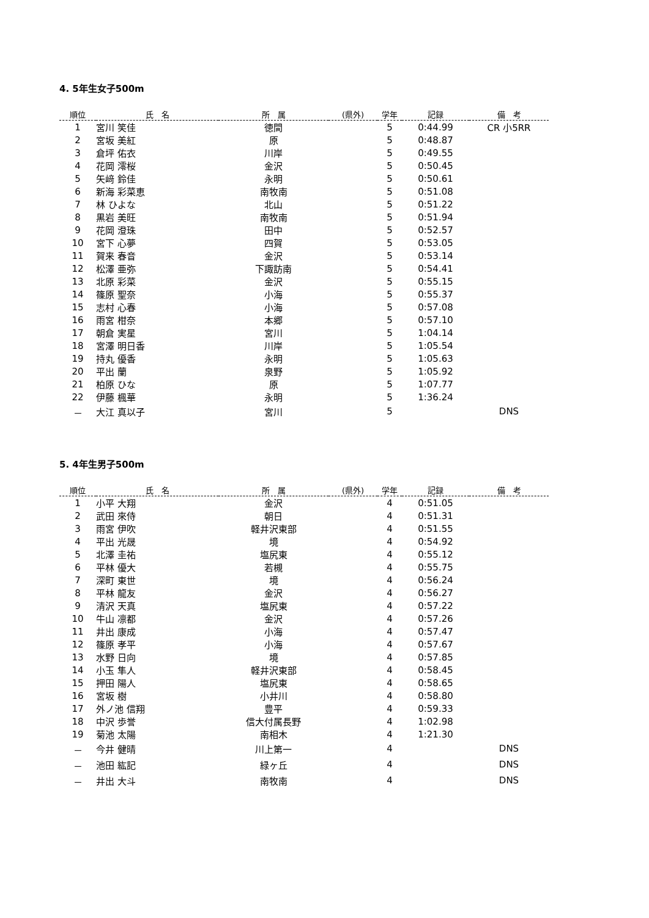4. 5年生女子500m
| 順位 | 氏 名 | 所 属 | (県外) | 学年 | 記録 | 備 考 |
| --- | --- | --- | --- | --- | --- | --- |
| 1 | 宮川 笑佳 | 徳間 | | 5 | 0:44.99 | CR 小5RR |
| 2 | 宮坂 美紅 | 原 | | 5 | 0:48.87 | |
| 3 | 倉坪 佑衣 | 川岸 | | 5 | 0:49.55 | |
| 4 | 花岡 澪桜 | 金沢 | | 5 | 0:50.45 | |
| 5 | 矢﨑 鈴佳 | 永明 | | 5 | 0:50.61 | |
| 6 | 新海 彩菜恵 | 南牧南 | | 5 | 0:51.08 | |
| 7 | 林 ひよな | 北山 | | 5 | 0:51.22 | |
| 8 | 黒岩 美旺 | 南牧南 | | 5 | 0:51.94 | |
| 9 | 花岡 澄珠 | 田中 | | 5 | 0:52.57 | |
| 10 | 宮下 心夢 | 四賀 | | 5 | 0:53.05 | |
| 11 | 賀来 春音 | 金沢 | | 5 | 0:53.14 | |
| 12 | 松澤 亜弥 | 下諏訪南 | | 5 | 0:54.41 | |
| 13 | 北原 彩菜 | 金沢 | | 5 | 0:55.15 | |
| 14 | 篠原 聖奈 | 小海 | | 5 | 0:55.37 | |
| 15 | 志村 心春 | 小海 | | 5 | 0:57.08 | |
| 16 | 雨宮 柑奈 | 本郷 | | 5 | 0:57.10 | |
| 17 | 朝倉 実星 | 宮川 | | 5 | 1:04.14 | |
| 18 | 宮澤 明日香 | 川岸 | | 5 | 1:05.54 | |
| 19 | 持丸 優香 | 永明 | | 5 | 1:05.63 | |
| 20 | 平出 蘭 | 泉野 | | 5 | 1:05.92 | |
| 21 | 柏原 ひな | 原 | | 5 | 1:07.77 | |
| 22 | 伊藤 楓華 | 永明 | | 5 | 1:36.24 | |
| － | 大江 真以子 | 宮川 | | 5 | | DNS |
5. 4年生男子500m
| 順位 | 氏 名 | 所 属 | (県外) | 学年 | 記録 | 備 考 |
| --- | --- | --- | --- | --- | --- | --- |
| 1 | 小平 大翔 | 金沢 | | 4 | 0:51.05 | |
| 2 | 武田 來侍 | 朝日 | | 4 | 0:51.31 | |
| 3 | 雨宮 伊吹 | 軽井沢東部 | | 4 | 0:51.55 | |
| 4 | 平出 光晟 | 境 | | 4 | 0:54.92 | |
| 5 | 北澤 圭祐 | 塩尻東 | | 4 | 0:55.12 | |
| 6 | 平林 優大 | 若槻 | | 4 | 0:55.75 | |
| 7 | 深町 東世 | 境 | | 4 | 0:56.24 | |
| 8 | 平林 龍友 | 金沢 | | 4 | 0:56.27 | |
| 9 | 清沢 天真 | 塩尻東 | | 4 | 0:57.22 | |
| 10 | 牛山 凛都 | 金沢 | | 4 | 0:57.26 | |
| 11 | 井出 康成 | 小海 | | 4 | 0:57.47 | |
| 12 | 篠原 孝平 | 小海 | | 4 | 0:57.67 | |
| 13 | 水野 日向 | 境 | | 4 | 0:57.85 | |
| 14 | 小玉 隼人 | 軽井沢東部 | | 4 | 0:58.45 | |
| 15 | 押田 陽人 | 塩尻東 | | 4 | 0:58.65 | |
| 16 | 宮坂 樹 | 小井川 | | 4 | 0:58.80 | |
| 17 | 外ノ池 信翔 | 豊平 | | 4 | 0:59.33 | |
| 18 | 中沢 歩誉 | 信大付属長野 | | 4 | 1:02.98 | |
| 19 | 菊池 太陽 | 南相木 | | 4 | 1:21.30 | |
| － | 今井 健晴 | 川上第一 | | 4 | | DNS |
| － | 池田 紘記 | 緑ヶ丘 | | 4 | | DNS |
| － | 井出 大斗 | 南牧南 | | 4 | | DNS |